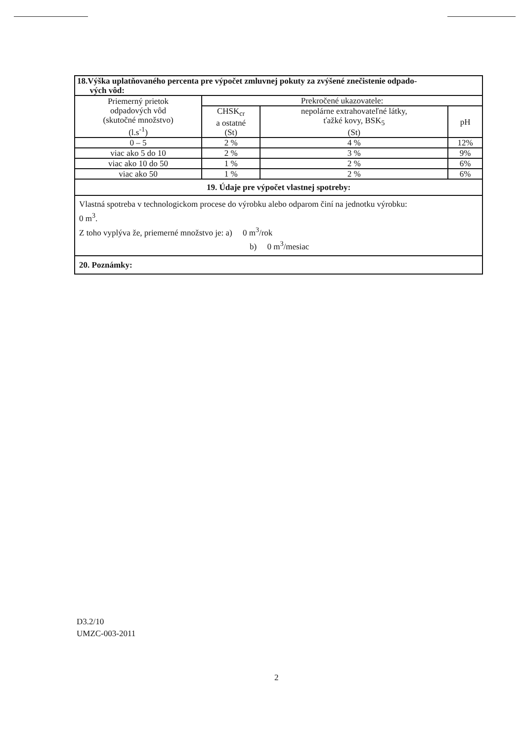| 18.Výška uplatňovaného percenta pre výpočet zmluvnej pokuty za zvýšené znečistenie odpado- vých vôd: | | | |
| Priemerný prietok odpadových vôd (skutočné množstvo) (l.s<sup>-1</sup>) | Prekročené ukazovatele: | | |
| | CHSK<sub>cr</sub> a ostatné (St) | nepolárne extrahovateľné látky, ťažké kovy, BSK<sub>5</sub> (St) | pH |
| 0 – 5 | 2 % | 4 % | 12% |
| viac ako 5 do 10 | 2 % | 3 % | 9% |
| viac ako 10 do 50 | 1 % | 2 % | 6% |
| viac ako 50 | 1 % | 2 % | 6% |
| 19. Údaje pre výpočet vlastnej spotreby: | | | |
| Vlastná spotreba v technologickom procese do výrobku alebo odparom činí na jednotku výrobku: 0 m<sup>3</sup>. Z toho vyplýva že, priemerné množstvo je: a) 0 m<sup>3</sup>/rok b) 0 m<sup>3</sup>/mesiac | | | |
| 20. Poznámky: | | | |
D3.2/10
UMZC-003-2011
2